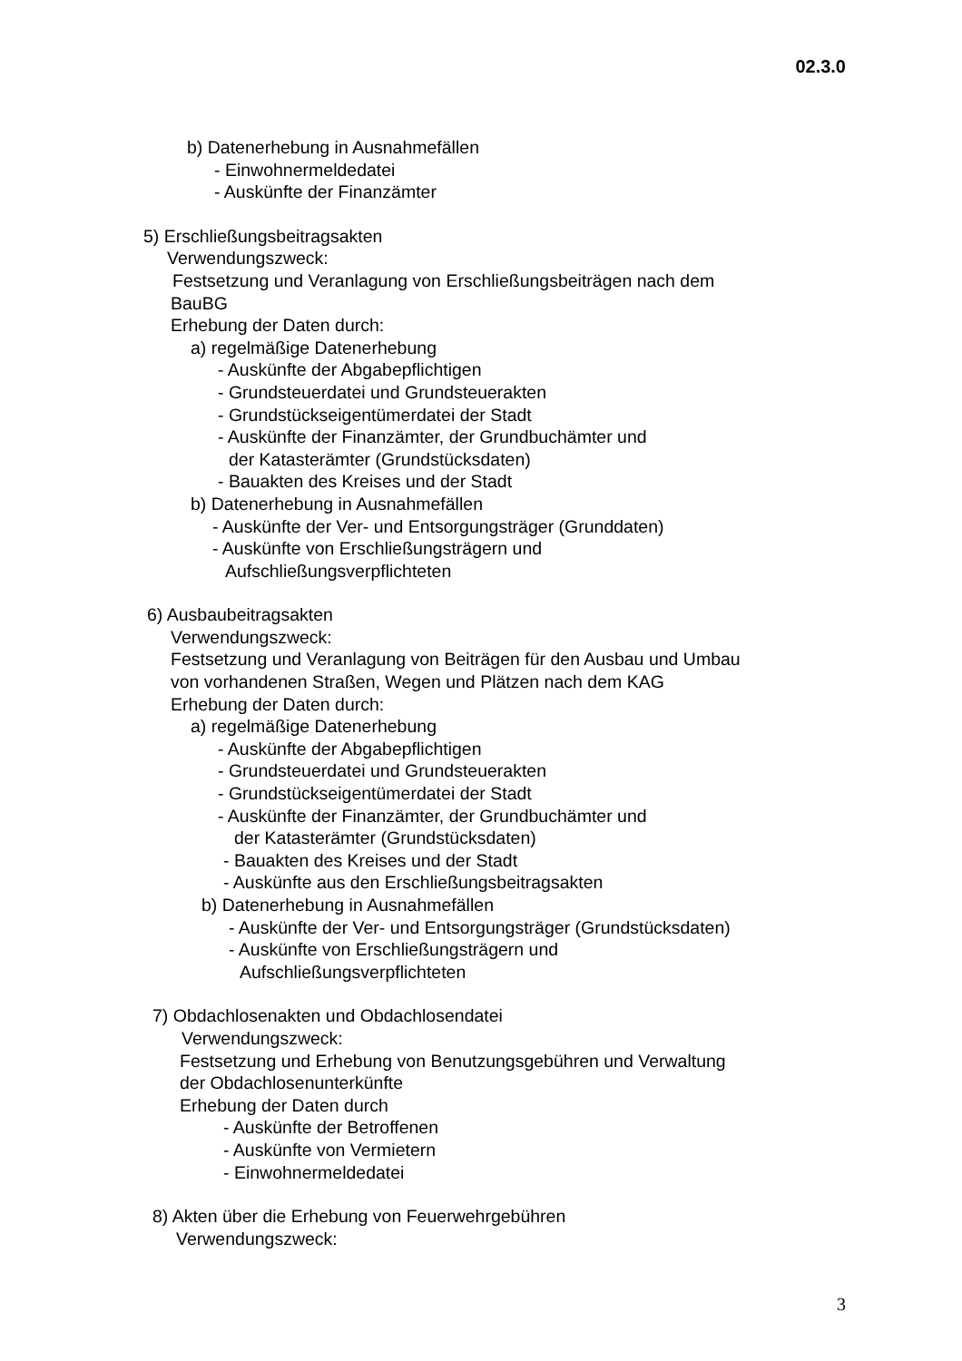02.3.0
b) Datenerhebung in Ausnahmefällen
- Einwohnermeldedatei
- Auskünfte der Finanzämter
5) Erschließungsbeitragsakten
Verwendungszweck:
Festsetzung und Veranlagung von Erschließungsbeiträgen nach dem
BauBG
Erhebung der Daten durch:
a) regelmäßige Datenerhebung
- Auskünfte der Abgabepflichtigen
- Grundsteuerdatei und Grundsteuerakten
- Grundstückseigentümerdatei der Stadt
- Auskünfte der Finanzämter, der Grundbuchämter und
der Katasterämter (Grundstücksdaten)
- Bauakten des Kreises und der Stadt
b) Datenerhebung in Ausnahmefällen
- Auskünfte der Ver- und Entsorgungsträger (Grunddaten)
- Auskünfte von Erschließungsträgern und
Aufschließungsverpflichteten
6) Ausbaubeitragsakten
Verwendungszweck:
Festsetzung und Veranlagung von Beiträgen für den Ausbau und Umbau
von vorhandenen Straßen, Wegen und Plätzen nach dem KAG
Erhebung der Daten durch:
a) regelmäßige Datenerhebung
- Auskünfte der Abgabepflichtigen
- Grundsteuerdatei und Grundsteuerakten
- Grundstückseigentümerdatei der Stadt
- Auskünfte der Finanzämter, der Grundbuchämter und
der Katasterämter (Grundstücksdaten)
- Bauakten des Kreises und der Stadt
- Auskünfte aus den Erschließungsbeitragsakten
b) Datenerhebung in Ausnahmefällen
- Auskünfte der Ver- und Entsorgungsträger (Grundstücksdaten)
- Auskünfte von Erschließungsträgern und
Aufschließungsverpflichteten
7) Obdachlosenakten und Obdachlosendatei
Verwendungszweck:
Festsetzung und Erhebung von Benutzungsgebühren und Verwaltung
der Obdachlosenunterkünfte
Erhebung der Daten durch
- Auskünfte der Betroffenen
- Auskünfte von Vermietern
- Einwohnermeldedatei
8) Akten über die Erhebung von Feuerwehrgebühren
Verwendungszweck:
3